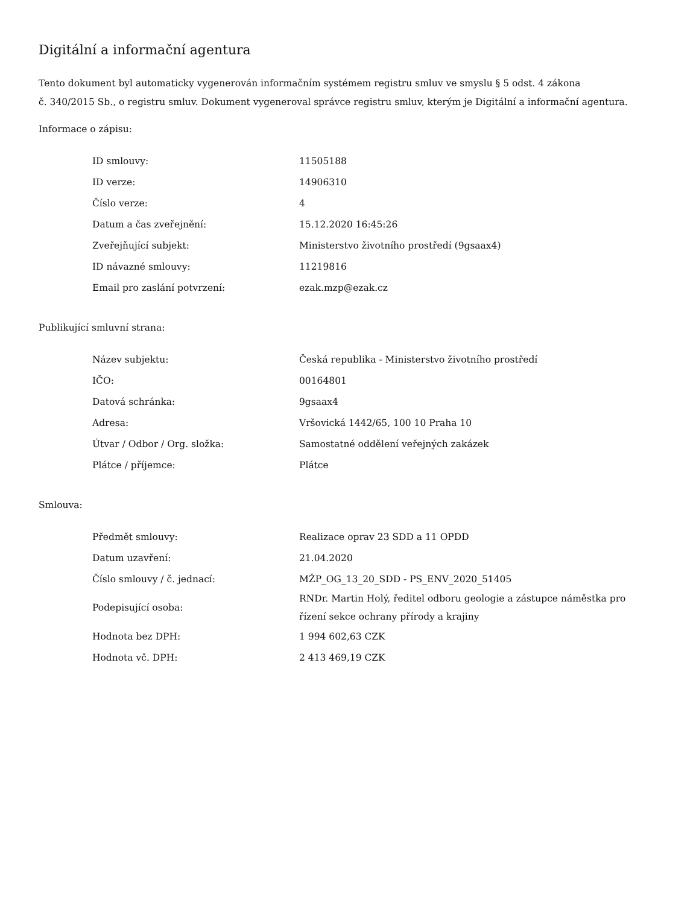Digitální a informační agentura
Tento dokument byl automaticky vygenerován informačním systémem registru smluv ve smyslu § 5 odst. 4 zákona
č. 340/2015 Sb., o registru smluv. Dokument vygeneroval správce registru smluv, kterým je Digitální a informační agentura.
Informace o zápisu:
| ID smlouvy: | 11505188 |
| ID verze: | 14906310 |
| Číslo verze: | 4 |
| Datum a čas zveřejnění: | 15.12.2020 16:45:26 |
| Zveřejňující subjekt: | Ministerstvo životního prostředí (9gsaax4) |
| ID návazné smlouvy: | 11219816 |
| Email pro zaslání potvrzení: | ezak.mzp@ezak.cz |
Publikující smluvní strana:
| Název subjektu: | Česká republika - Ministerstvo životního prostředí |
| IČO: | 00164801 |
| Datová schránka: | 9gsaax4 |
| Adresa: | Vršovická 1442/65, 100 10 Praha 10 |
| Útvar / Odbor / Org. složka: | Samostatné oddělení veřejných zakázek |
| Plátce / příjemce: | Plátce |
Smlouva:
| Předmět smlouvy: | Realizace oprav 23 SDD a 11 OPDD |
| Datum uzavření: | 21.04.2020 |
| Číslo smlouvy / č. jednací: | MŽP_OG_13_20_SDD - PS_ENV_2020_51405 |
| Podepisující osoba: | RNDr. Martin Holý, ředitel odboru geologie a zástupce náměstka pro řízení sekce ochrany přírody a krajiny |
| Hodnota bez DPH: | 1 994 602,63 CZK |
| Hodnota vč. DPH: | 2 413 469,19 CZK |